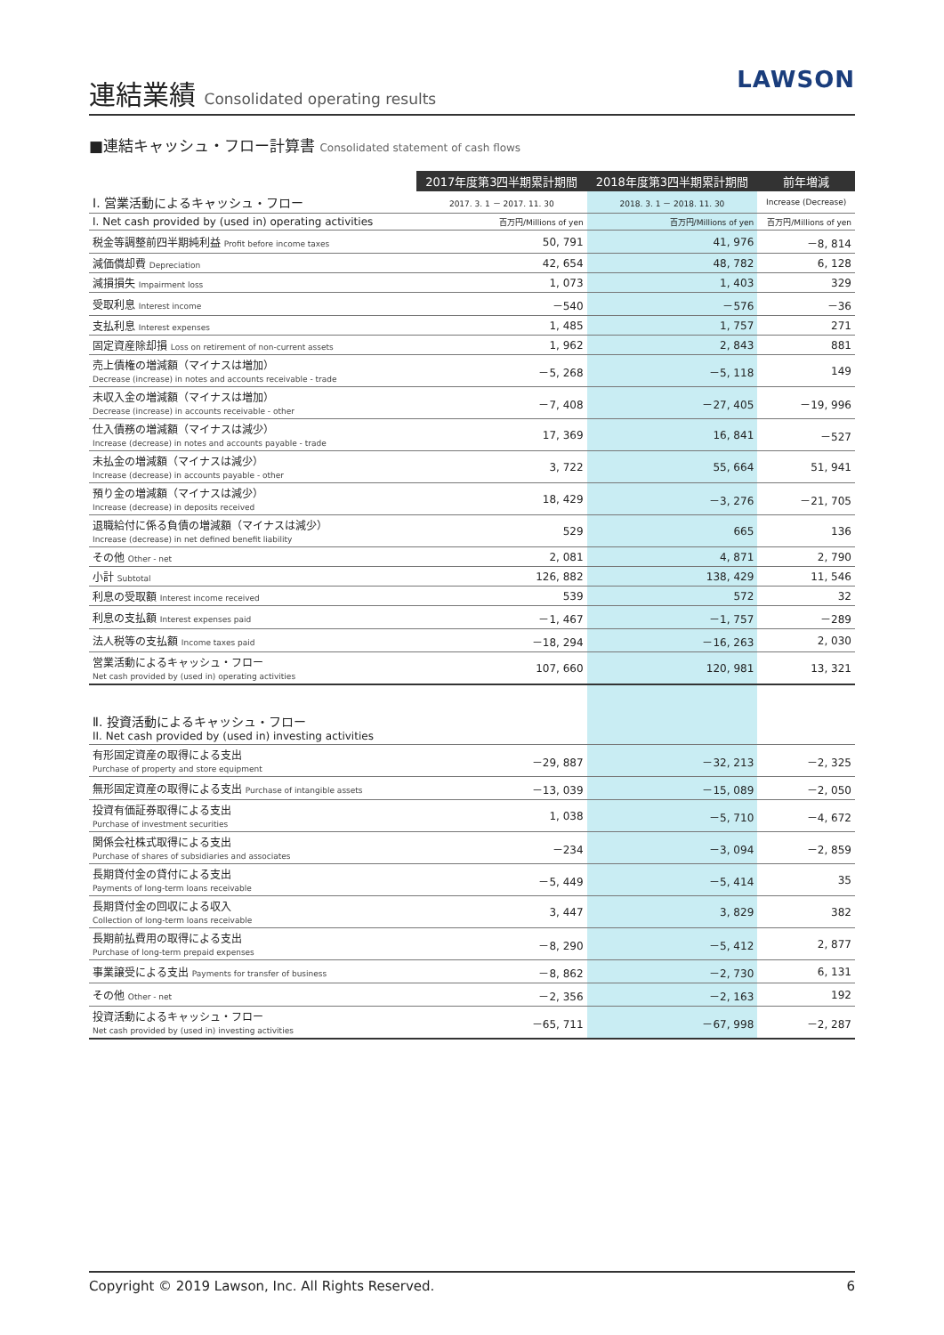連結業績 Consolidated operating results
LAWSON
■連結キャッシュ・フロー計算書 Consolidated statement of cash flows
| | 2017年度第3四半期累計期間 | 2018年度第3四半期累計期間 | 前年増減 |
| --- | --- | --- | --- |
| Ⅰ. 営業活動によるキャッシュ・フロー | 2017. 3. 1 － 2017. 11. 30 | 2018. 3. 1 － 2018. 11. 30 | Increase (Decrease) |
| I. Net cash provided by (used in) operating activities | 百万円/Millions of yen | 百万円/Millions of yen | 百万円/Millions of yen |
| 税金等調整前四半期純利益 Profit before income taxes | 50, 791 | 41, 976 | －8, 814 |
| 減価償却費 Depreciation | 42, 654 | 48, 782 | 6, 128 |
| 減損損失 Impairment loss | 1, 073 | 1, 403 | 329 |
| 受取利息 Interest income | －540 | －576 | －36 |
| 支払利息 Interest expenses | 1, 485 | 1, 757 | 271 |
| 固定資産除却損 Loss on retirement of non-current assets | 1, 962 | 2, 843 | 881 |
| 売上債権の増減額（マイナスは増加） Decrease (increase) in notes and accounts receivable - trade | －5, 268 | －5, 118 | 149 |
| 未収入金の増減額（マイナスは増加） Decrease (increase) in accounts receivable - other | －7, 408 | －27, 405 | －19, 996 |
| 仕入債務の増減額（マイナスは減少） Increase (decrease) in notes and accounts payable - trade | 17, 369 | 16, 841 | －527 |
| 未払金の増減額（マイナスは減少） Increase (decrease) in accounts payable - other | 3, 722 | 55, 664 | 51, 941 |
| 預り金の増減額（マイナスは減少） Increase (decrease) in deposits received | 18, 429 | －3, 276 | －21, 705 |
| 退職給付に係る負債の増減額（マイナスは減少） Increase (decrease) in net defined benefit liability | 529 | 665 | 136 |
| その他 Other - net | 2, 081 | 4, 871 | 2, 790 |
| 小計 Subtotal | 126, 882 | 138, 429 | 11, 546 |
| 利息の受取額 Interest income received | 539 | 572 | 32 |
| 利息の支払額 Interest expenses paid | －1, 467 | －1, 757 | －289 |
| 法人税等の支払額 Income taxes paid | －18, 294 | －16, 263 | 2, 030 |
| 営業活動によるキャッシュ・フロー Net cash provided by (used in) operating activities | 107, 660 | 120, 981 | 13, 321 |
| Ⅱ. 投資活動によるキャッシュ・フロー II. Net cash provided by (used in) investing activities | | | |
| 有形固定資産の取得による支出 Purchase of property and store equipment | －29, 887 | －32, 213 | －2, 325 |
| 無形固定資産の取得による支出 Purchase of intangible assets | －13, 039 | －15, 089 | －2, 050 |
| 投資有価証券取得による支出 Purchase of investment securities | 1, 038 | －5, 710 | －4, 672 |
| 関係会社株式取得による支出 Purchase of shares of subsidiaries and associates | －234 | －3, 094 | －2, 859 |
| 長期貸付金の貸付による支出 Payments of long-term loans receivable | －5, 449 | －5, 414 | 35 |
| 長期貸付金の回収による収入 Collection of long-term loans receivable | 3, 447 | 3, 829 | 382 |
| 長期前払費用の取得による支出 Purchase of long-term prepaid expenses | －8, 290 | －5, 412 | 2, 877 |
| 事業譲受による支出 Payments for transfer of business | －8, 862 | －2, 730 | 6, 131 |
| その他 Other - net | －2, 356 | －2, 163 | 192 |
| 投資活動によるキャッシュ・フロー Net cash provided by (used in) investing activities | －65, 711 | －67, 998 | －2, 287 |
Copyright © 2019 Lawson, Inc. All Rights Reserved. 6